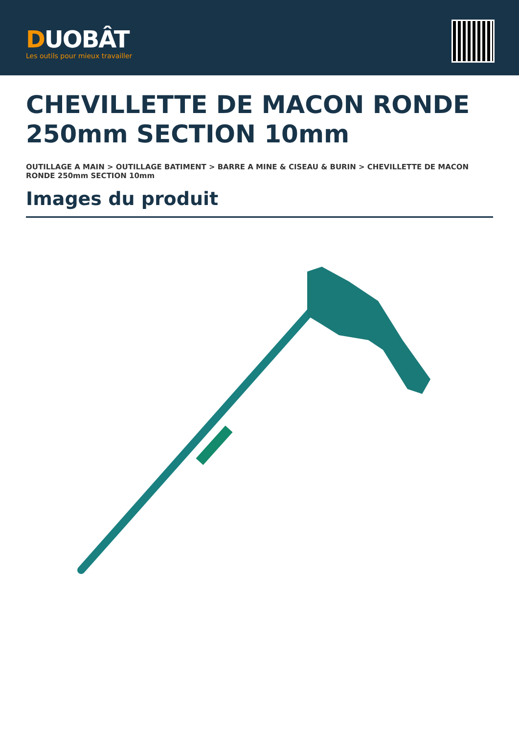DUOBÂT
Les outils pour mieux travailler
CHEVILLETTE DE MACON RONDE 250mm SECTION 10mm
OUTILLAGE A MAIN > OUTILLAGE BATIMENT > BARRE A MINE & CISEAU & BURIN > CHEVILLETTE DE MACON RONDE 250mm SECTION 10mm
Images du produit